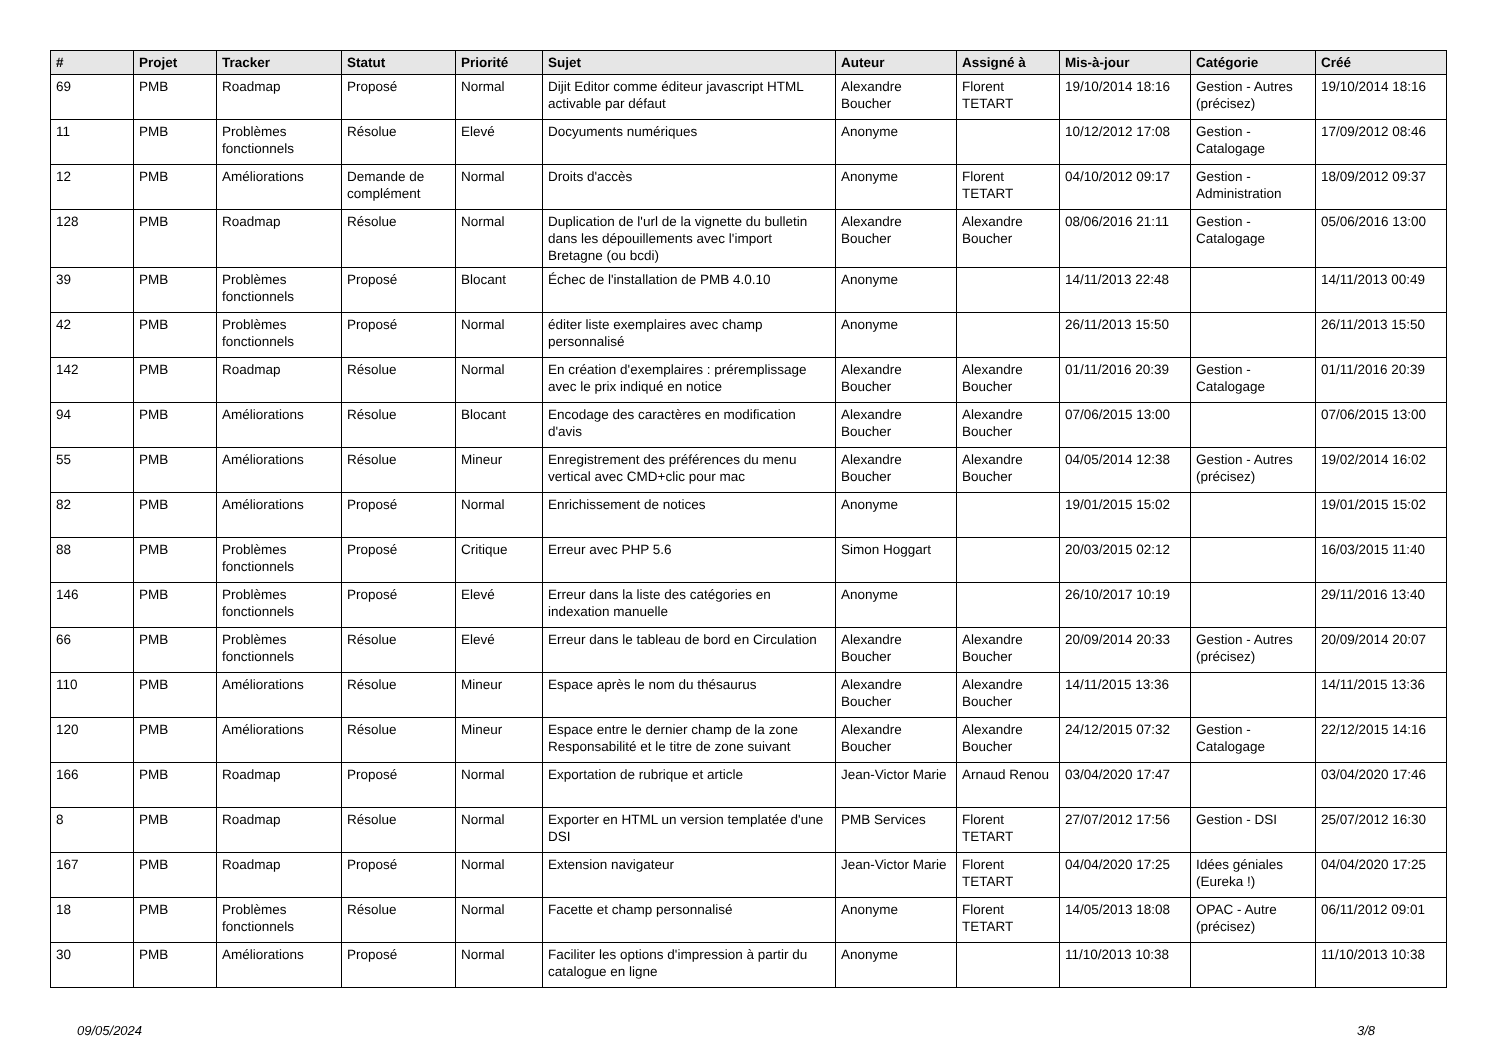| # | Projet | Tracker | Statut | Priorité | Sujet | Auteur | Assigné à | Mis-à-jour | Catégorie | Créé |
| --- | --- | --- | --- | --- | --- | --- | --- | --- | --- | --- |
| 69 | PMB | Roadmap | Proposé | Normal | Dijit Editor comme éditeur javascript HTML activable par défaut | Alexandre Boucher | Florent TETART | 19/10/2014 18:16 | Gestion - Autres (précisez) | 19/10/2014 18:16 |
| 11 | PMB | Problèmes fonctionnels | Résolue | Elevé | Docyuments numériques | Anonyme | | 10/12/2012 17:08 | Gestion - Catalogage | 17/09/2012 08:46 |
| 12 | PMB | Améliorations | Demande de complément | Normal | Droits d'accès | Anonyme | Florent TETART | 04/10/2012 09:17 | Gestion - Administration | 18/09/2012 09:37 |
| 128 | PMB | Roadmap | Résolue | Normal | Duplication de l'url de la vignette du bulletin dans les dépouillements avec l'import Bretagne (ou bcdi) | Alexandre Boucher | Alexandre Boucher | 08/06/2016 21:11 | Gestion - Catalogage | 05/06/2016 13:00 |
| 39 | PMB | Problèmes fonctionnels | Proposé | Blocant | Échec de l'installation de PMB 4.0.10 | Anonyme | | 14/11/2013 22:48 | | 14/11/2013 00:49 |
| 42 | PMB | Problèmes fonctionnels | Proposé | Normal | éditer liste exemplaires avec champ personnalisé | Anonyme | | 26/11/2013 15:50 | | 26/11/2013 15:50 |
| 142 | PMB | Roadmap | Résolue | Normal | En création d'exemplaires : préremplissage avec le prix indiqué en notice | Alexandre Boucher | Alexandre Boucher | 01/11/2016 20:39 | Gestion - Catalogage | 01/11/2016 20:39 |
| 94 | PMB | Améliorations | Résolue | Blocant | Encodage des caractères en modification d'avis | Alexandre Boucher | Alexandre Boucher | 07/06/2015 13:00 | | 07/06/2015 13:00 |
| 55 | PMB | Améliorations | Résolue | Mineur | Enregistrement des préférences du menu vertical avec CMD+clic pour mac | Alexandre Boucher | Alexandre Boucher | 04/05/2014 12:38 | Gestion - Autres (précisez) | 19/02/2014 16:02 |
| 82 | PMB | Améliorations | Proposé | Normal | Enrichissement de notices | Anonyme | | 19/01/2015 15:02 | | 19/01/2015 15:02 |
| 88 | PMB | Problèmes fonctionnels | Proposé | Critique | Erreur avec PHP 5.6 | Simon Hoggart | | 20/03/2015 02:12 | | 16/03/2015 11:40 |
| 146 | PMB | Problèmes fonctionnels | Proposé | Elevé | Erreur dans la liste des catégories en indexation manuelle | Anonyme | | 26/10/2017 10:19 | | 29/11/2016 13:40 |
| 66 | PMB | Problèmes fonctionnels | Résolue | Elevé | Erreur dans le tableau de bord en Circulation | Alexandre Boucher | Alexandre Boucher | 20/09/2014 20:33 | Gestion - Autres (précisez) | 20/09/2014 20:07 |
| 110 | PMB | Améliorations | Résolue | Mineur | Espace après le nom du thésaurus | Alexandre Boucher | Alexandre Boucher | 14/11/2015 13:36 | | 14/11/2015 13:36 |
| 120 | PMB | Améliorations | Résolue | Mineur | Espace entre le dernier champ de la zone Responsabilité et le titre de zone suivant | Alexandre Boucher | Alexandre Boucher | 24/12/2015 07:32 | Gestion - Catalogage | 22/12/2015 14:16 |
| 166 | PMB | Roadmap | Proposé | Normal | Exportation de rubrique et article | Jean-Victor Marie | Arnaud Renou | 03/04/2020 17:47 | | 03/04/2020 17:46 |
| 8 | PMB | Roadmap | Résolue | Normal | Exporter en HTML un version templatée d'une DSI | PMB Services | Florent TETART | 27/07/2012 17:56 | Gestion - DSI | 25/07/2012 16:30 |
| 167 | PMB | Roadmap | Proposé | Normal | Extension navigateur | Jean-Victor Marie | Florent TETART | 04/04/2020 17:25 | Idées géniales (Eureka !) | 04/04/2020 17:25 |
| 18 | PMB | Problèmes fonctionnels | Résolue | Normal | Facette et champ personnalisé | Anonyme | Florent TETART | 14/05/2013 18:08 | OPAC - Autre (précisez) | 06/11/2012 09:01 |
| 30 | PMB | Améliorations | Proposé | Normal | Faciliter les options d'impression à partir du catalogue en ligne | Anonyme | | 11/10/2013 10:38 | | 11/10/2013 10:38 |
09/05/2024 3/8